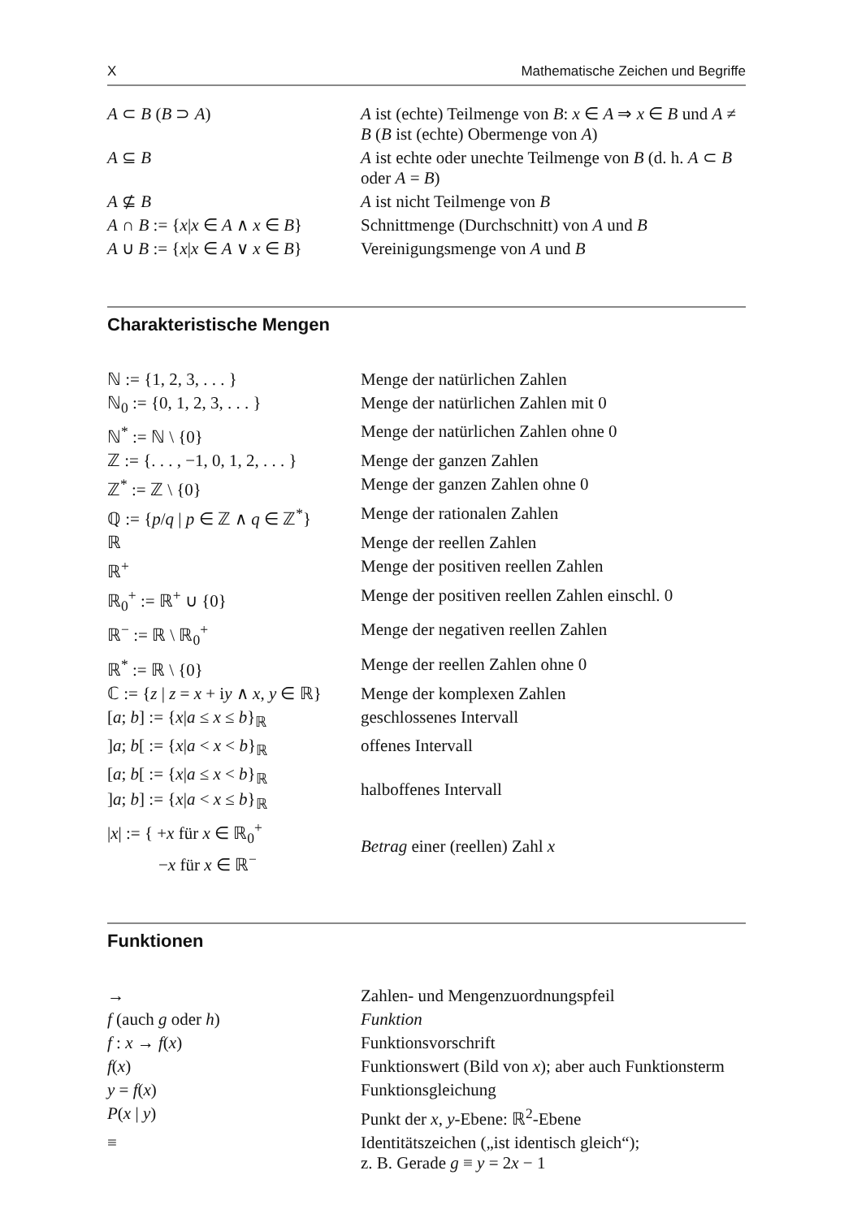X Mathematische Zeichen und Begriffe
| A ⊂ B ( B ⊃ A ) | A ist (echte) Teilmenge von B : x ∈ A ⇒ x ∈ B und A ≠ B ( B ist (echte) Obermenge von A ) |
| A ⊆ B | A ist echte oder unechte Teilmenge von B (d. h. A ⊂ B oder A = B ) |
| A ⊈ B | A ist nicht Teilmenge von B |
| A ∩ B := { x / x ∈ A ∧ x ∈ B } | Schnittmenge (Durchschnitt) von A und B |
| A ∪ B := { x / x ∈ A ∨ x ∈ B } | Vereinigungsmenge von A und B |
Charakteristische Mengen
| ℕ := {1, 2, 3, . . . } | Menge der natürlichen Zahlen |
| ℕ<sub>0</sub> := {0, 1, 2, 3, . . . } | Menge der natürlichen Zahlen mit 0 |
| ℕ<sup>*</sup> := ℕ \ {0} | Menge der natürlichen Zahlen ohne 0 |
| ℤ := {. . . , −1, 0, 1, 2, . . . } | Menge der ganzen Zahlen |
| ℤ<sup>*</sup> := ℤ \ {0} | Menge der ganzen Zahlen ohne 0 |
| ℚ := { p / q / p ∈ ℤ ∧ q ∈ ℤ<sup>*</sup>} | Menge der rationalen Zahlen |
| ℝ | Menge der reellen Zahlen |
| ℝ<sup>+</sup> | Menge der positiven reellen Zahlen |
| ℝ<sub>0</sub><sup>+</sup> := ℝ<sup>+</sup> ∪ {0} | Menge der positiven reellen Zahlen einschl. 0 |
| ℝ<sup>−</sup> := ℝ \ ℝ<sub>0</sub><sup>+</sup> | Menge der negativen reellen Zahlen |
| ℝ<sup>*</sup> := ℝ \ {0} | Menge der reellen Zahlen ohne 0 |
| ℂ := { z / z = x + i y ∧ x , y ∈ ℝ} | Menge der komplexen Zahlen |
| [ a ; b ] := { x / a ≤ x ≤ b }<sub>ℝ</sub> | geschlossenes Intervall |
| ] a ; b [ := { x / a < x < b }<sub>ℝ</sub> | offenes Intervall |
| [ a ; b [ := { x / a ≤ x < b }<sub>ℝ</sub> ] a ; b ] := { x / a < x ≤ b }<sub>ℝ</sub> | halboffenes Intervall |
| / x / := { + x für x ∈ ℝ<sub>0</sub><sup>+</sup> − x für x ∈ ℝ<sup>−</sup> | Betrag einer (reellen) Zahl x |
Funktionen
| → | Zahlen- und Mengenzuordnungspfeil |
| f (auch g oder h ) | Funktion |
| f : x → f ( x ) | Funktionsvorschrift |
| f ( x ) | Funktionswert (Bild von x ); aber auch Funktionsterm |
| y = f ( x ) | Funktionsgleichung |
| P ( x / y ) | Punkt der x , y -Ebene: ℝ<sup>2</sup>-Ebene |
| ≡ | Identitätszeichen („ist identisch gleich“); z. B. Gerade g ≡ y = 2 x − 1 |